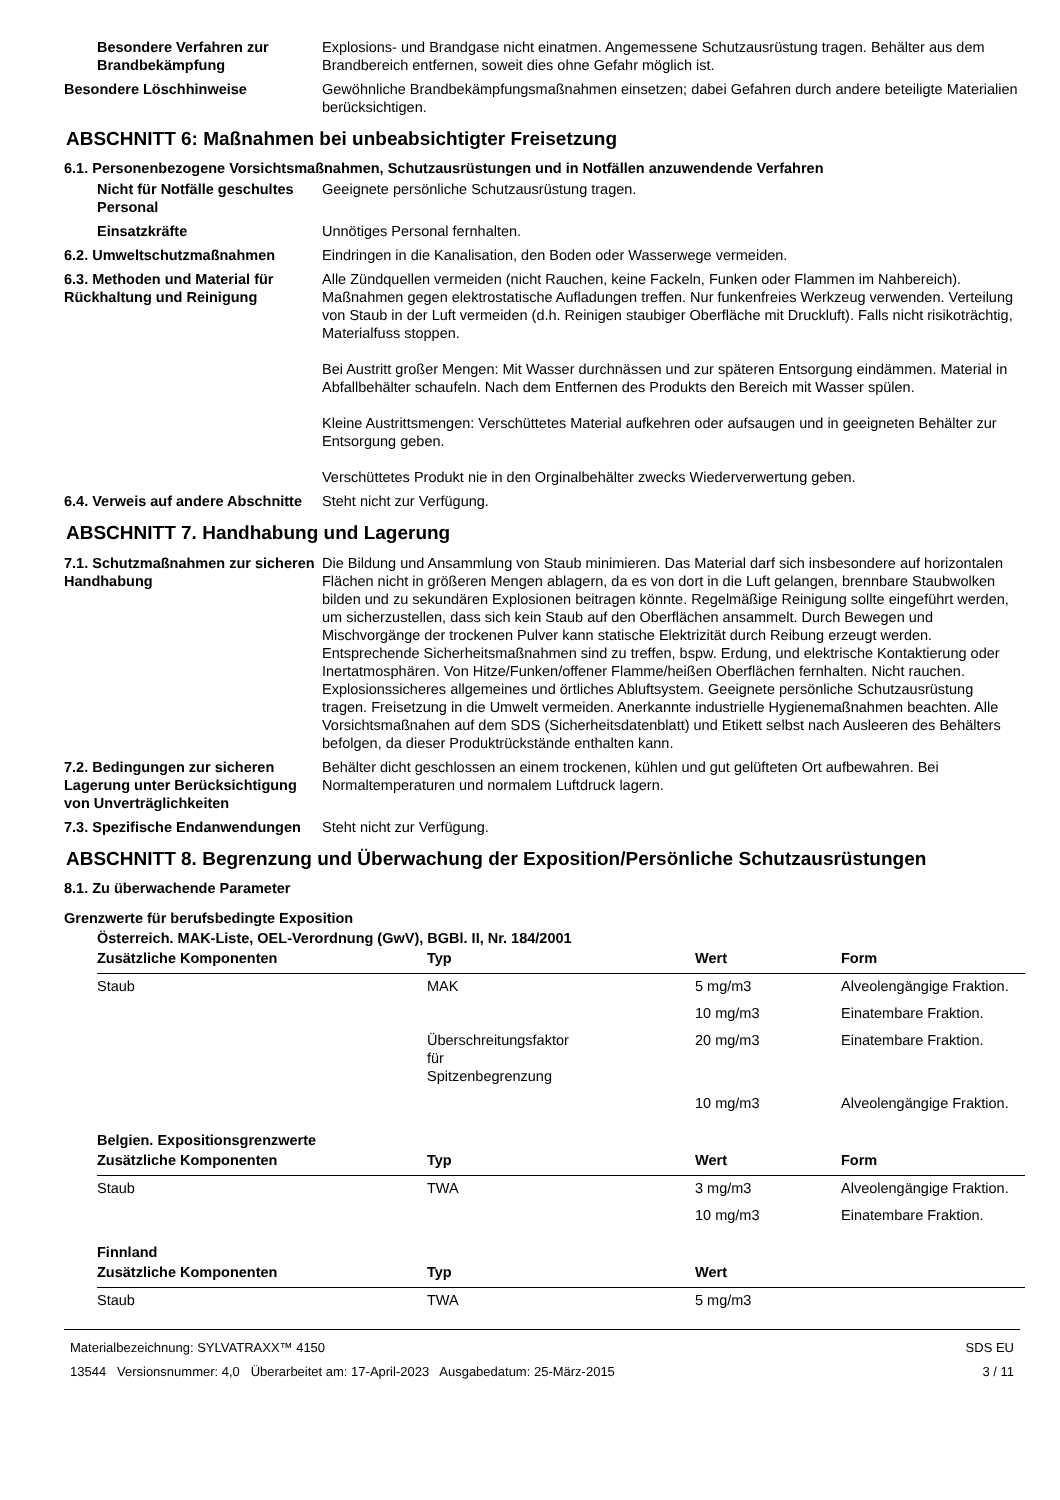Besondere Verfahren zur Brandbekämpfung
Explosions- und Brandgase nicht einatmen. Angemessene Schutzausrüstung tragen. Behälter aus dem Brandbereich entfernen, soweit dies ohne Gefahr möglich ist.
Besondere Löschhinweise Gewöhnliche Brandbekämpfungsmaßnahmen einsetzen; dabei Gefahren durch andere beteiligte Materialien berücksichtigen.
ABSCHNITT 6: Maßnahmen bei unbeabsichtigter Freisetzung
6.1. Personenbezogene Vorsichtsmaßnahmen, Schutzausrüstungen und in Notfällen anzuwendende Verfahren
Nicht für Notfälle geschultes Personal
Geeignete persönliche Schutzausrüstung tragen.
Einsatzkräfte Unnötiges Personal fernhalten.
6.2. Umweltschutzmaßnahmen Eindringen in die Kanalisation, den Boden oder Wasserwege vermeiden.
6.3. Methoden und Material für Rückhaltung und Reinigung
Alle Zündquellen vermeiden (nicht Rauchen, keine Fackeln, Funken oder Flammen im Nahbereich). Maßnahmen gegen elektrostatische Aufladungen treffen. Nur funkenfreies Werkzeug verwenden. Verteilung von Staub in der Luft vermeiden (d.h. Reinigen staubiger Oberfläche mit Druckluft). Falls nicht risikoträchtig, Materialfuss stoppen.
Bei Austritt großer Mengen: Mit Wasser durchnässen und zur späteren Entsorgung eindämmen. Material in Abfallbehälter schaufeln. Nach dem Entfernen des Produkts den Bereich mit Wasser spülen.
Kleine Austrittsmengen: Verschüttetes Material aufkehren oder aufsaugen und in geeigneten Behälter zur Entsorgung geben.
Verschüttetes Produkt nie in den Orginalbehälter zwecks Wiederverwertung geben.
6.4. Verweis auf andere Abschnitte
Steht nicht zur Verfügung.
ABSCHNITT 7. Handhabung und Lagerung
7.1. Schutzmaßnahmen zur sicheren Handhabung
Die Bildung und Ansammlung von Staub minimieren. Das Material darf sich insbesondere auf horizontalen Flächen nicht in größeren Mengen ablagern, da es von dort in die Luft gelangen, brennbare Staubwolken bilden und zu sekundären Explosionen beitragen könnte. Regelmäßige Reinigung sollte eingeführt werden, um sicherzustellen, dass sich kein Staub auf den Oberflächen ansammelt. Durch Bewegen und Mischvorgänge der trockenen Pulver kann statische Elektrizität durch Reibung erzeugt werden. Entsprechende Sicherheitsmaßnahmen sind zu treffen, bspw. Erdung, und elektrische Kontaktierung oder Inertatmosphären. Von Hitze/Funken/offener Flamme/heißen Oberflächen fernhalten. Nicht rauchen. Explosionssicheres allgemeines und örtliches Abluftsystem. Geeignete persönliche Schutzausrüstung tragen. Freisetzung in die Umwelt vermeiden. Anerkannte industrielle Hygienemaßnahmen beachten. Alle Vorsichtsmaßnahen auf dem SDS (Sicherheitsdatenblatt) und Etikett selbst nach Ausleeren des Behälters befolgen, da dieser Produktrückstände enthalten kann.
7.2. Bedingungen zur sicheren Lagerung unter Berücksichtigung von Unverträglichkeiten
Behälter dicht geschlossen an einem trockenen, kühlen und gut gelüfteten Ort aufbewahren. Bei Normaltemperaturen und normalem Luftdruck lagern.
7.3. Spezifische Endanwendungen
Steht nicht zur Verfügung.
ABSCHNITT 8. Begrenzung und Überwachung der Exposition/Persönliche Schutzausrüstungen
8.1. Zu überwachende Parameter
Grenzwerte für berufsbedingte Exposition
Österreich. MAK-Liste, OEL-Verordnung (GwV), BGBl. II, Nr. 184/2001
| Zusätzliche Komponenten | Typ | Wert | Form |
| --- | --- | --- | --- |
| Staub | MAK | 5 mg/m3 | Alveolengängige Fraktion. |
| | | 10 mg/m3 | Einatembare Fraktion. |
| | Überschreitungsfaktor für Spitzenbegrenzung | 20 mg/m3 | Einatembare Fraktion. |
| | | 10 mg/m3 | Alveolengängige Fraktion. |
Belgien. Expositionsgrenzwerte
| Zusätzliche Komponenten | Typ | Wert | Form |
| --- | --- | --- | --- |
| Staub | TWA | 3 mg/m3 | Alveolengängige Fraktion. |
| | | 10 mg/m3 | Einatembare Fraktion. |
Finnland
| Zusätzliche Komponenten | Typ | Wert | |
| --- | --- | --- | --- |
| Staub | TWA | 5 mg/m3 | |
Materialbezeichnung: SYLVATRAXX™ 4150
13544 Versionsnummer: 4,0 Überarbeitet am: 17-April-2023 Ausgabedatum: 25-März-2015
SDS EU
3 / 11